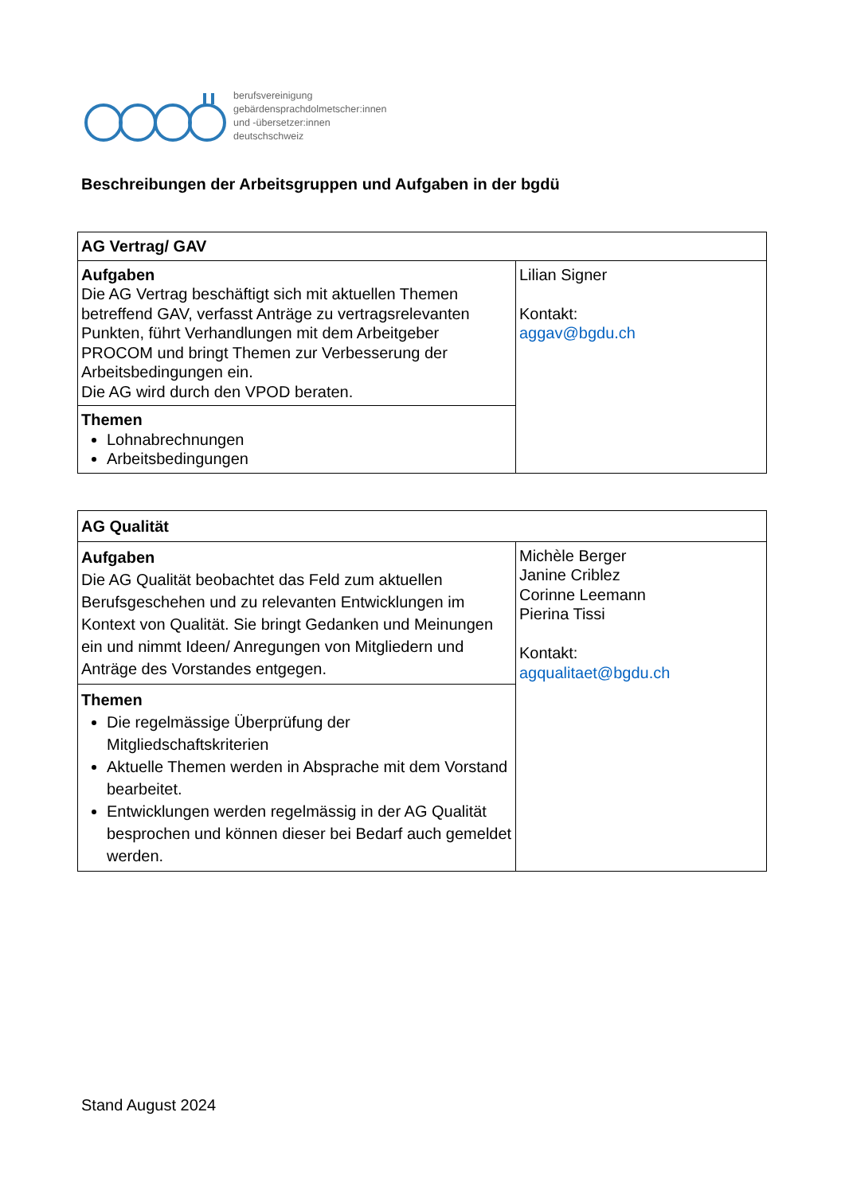berufsvereinigung
gebärdensprachdolmetscher:innen
und -übersetzer:innen
deutschschweiz
Beschreibungen der Arbeitsgruppen und Aufgaben in der bgdü
| AG Vertrag/ GAV | |
| Aufgaben Die AG Vertrag beschäftigt sich mit aktuellen Themen betreffend GAV, verfasst Anträge zu vertragsrelevanten Punkten, führt Verhandlungen mit dem Arbeitgeber PROCOM und bringt Themen zur Verbesserung der Arbeitsbedingungen ein. Die AG wird durch den VPOD beraten. | Lilian Signer Kontakt: aggav@bgdu.ch |
| Themen Lohnabrechnungen Arbeitsbedingungen | |
| AG Qualität | |
| Aufgaben Die AG Qualität beobachtet das Feld zum aktuellen Berufsgeschehen und zu relevanten Entwicklungen im Kontext von Qualität. Sie bringt Gedanken und Meinungen ein und nimmt Ideen/ Anregungen von Mitgliedern und Anträge des Vorstandes entgegen. | Michèle Berger Janine Criblez Corinne Leemann Pierina Tissi Kontakt: agqualitaet@bgdu.ch |
| Themen Die regelmässige Überprüfung der Mitgliedschaftskriterien Aktuelle Themen werden in Absprache mit dem Vorstand bearbeitet. Entwicklungen werden regelmässig in der AG Qualität besprochen und können dieser bei Bedarf auch gemeldet werden. | |
Stand August 2024